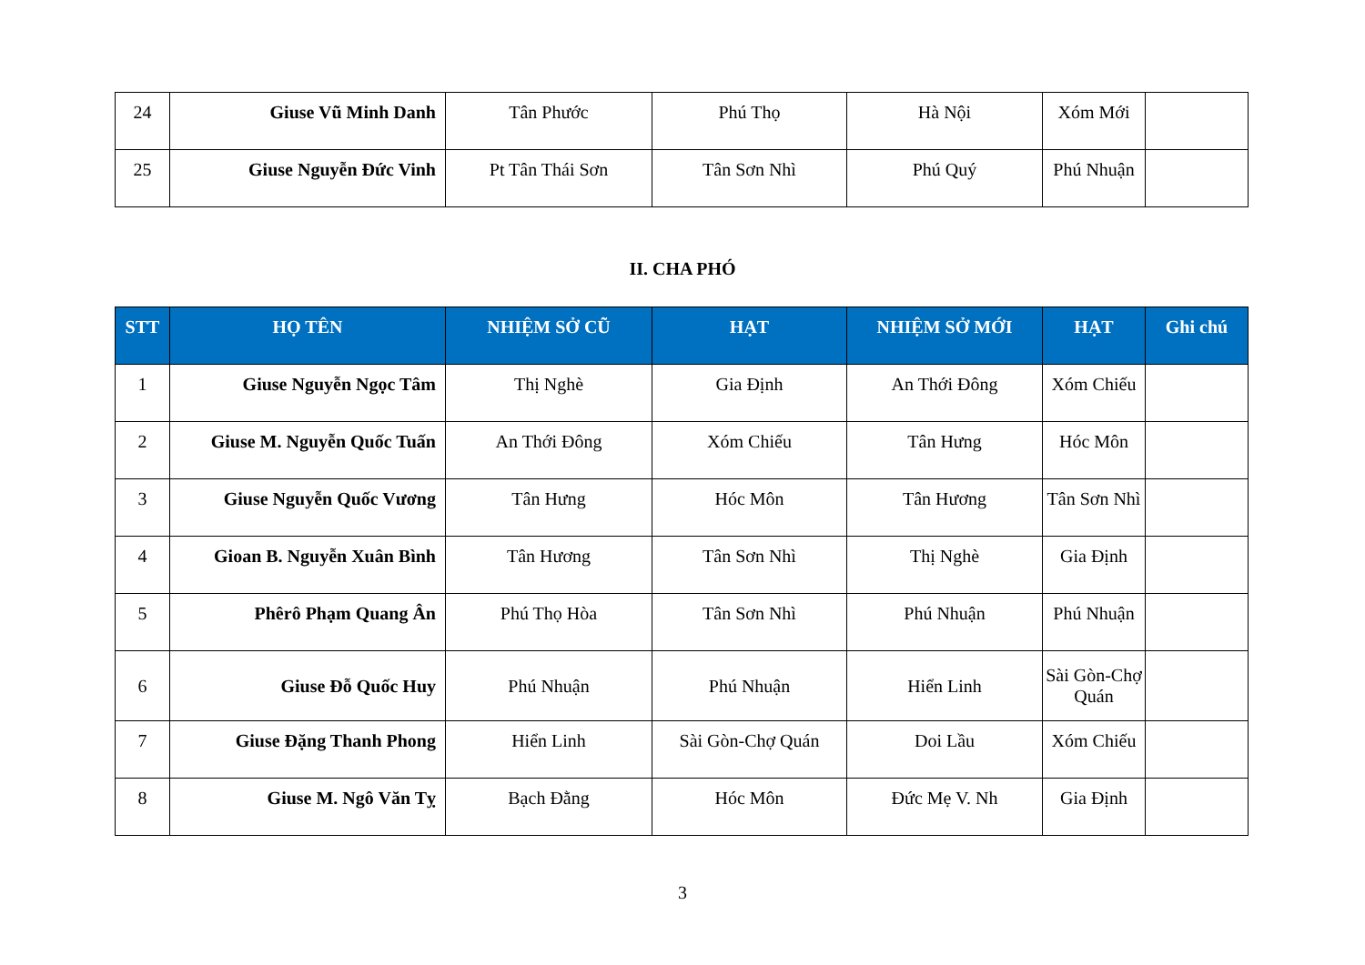| 24 | Giuse Vũ Minh Danh | Tân Phước | Phú Thọ | Hà Nội | Xóm Mới | |
| 25 | Giuse Nguyễn Đức Vinh | Pt Tân Thái Sơn | Tân Sơn Nhì | Phú Quý | Phú Nhuận | |
II. CHA PHÓ
| STT | HỌ TÊN | NHIỆM SỞ CŨ | HẠT | NHIỆM SỞ MỚI | HẠT | Ghi chú |
| --- | --- | --- | --- | --- | --- | --- |
| 1 | Giuse Nguyễn Ngọc Tâm | Thị Nghè | Gia Định | An Thới Đông | Xóm Chiếu | |
| 2 | Giuse M. Nguyễn Quốc Tuấn | An Thới Đông | Xóm Chiếu | Tân Hưng | Hóc Môn | |
| 3 | Giuse Nguyễn Quốc Vương | Tân Hưng | Hóc Môn | Tân Hương | Tân Sơn Nhì | |
| 4 | Gioan B. Nguyễn Xuân Bình | Tân Hương | Tân Sơn Nhì | Thị Nghè | Gia Định | |
| 5 | Phêrô Phạm Quang Ân | Phú Thọ Hòa | Tân Sơn Nhì | Phú Nhuận | Phú Nhuận | |
| 6 | Giuse Đỗ Quốc Huy | Phú Nhuận | Phú Nhuận | Hiển Linh | Sài Gòn-Chợ Quán | |
| 7 | Giuse Đặng Thanh Phong | Hiển Linh | Sài Gòn-Chợ Quán | Doi Lầu | Xóm Chiếu | |
| 8 | Giuse M. Ngô Văn Tỵ | Bạch Đằng | Hóc Môn | Đức Mẹ V. Nh | Gia Định | |
3